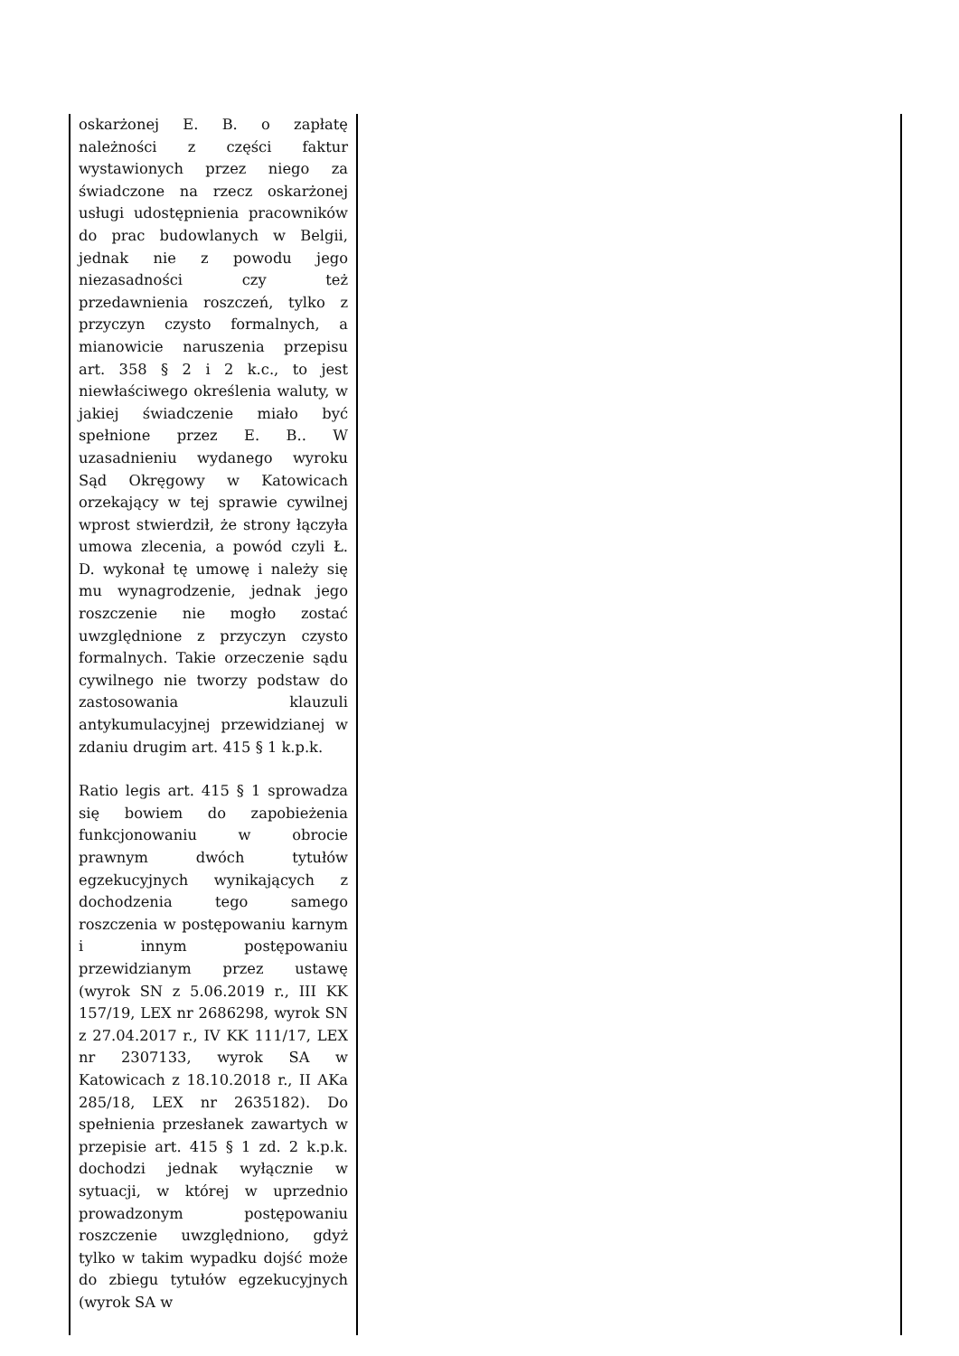| oskarżonej E. B. o zapłatę należności z części faktur wystawionych przez niego za świadczone na rzecz oskarżonej usługi udostępnienia pracowników do prac budowlanych w Belgii, jednak nie z powodu jego niezasadności czy też przedawnienia roszczeń, tylko z przyczyn czysto formalnych, a mianowicie naruszenia przepisu art. 358 § 2 i 2 k.c., to jest niewłaściwego określenia waluty, w jakiej świadczenie miało być spełnione przez E. B.. W uzasadnieniu wydanego wyroku Sąd Okręgowy w Katowicach orzekający w tej sprawie cywilnej wprost stwierdził, że strony łączyła umowa zlecenia, a powód czyli Ł. D. wykonał tę umowę i należy się mu wynagrodzenie, jednak jego roszczenie nie mogło zostać uwzględnione z przyczyn czysto formalnych. Takie orzeczenie sądu cywilnego nie tworzy podstaw do zastosowania klauzuli antykumulacyjnej przewidzianej w zdaniu drugim art. 415 § 1 k.p.k. Ratio legis art. 415 § 1 sprowadza się bowiem do zapobieżenia funkcjonowaniu w obrocie prawnym dwóch tytułów egzekucyjnych wynikających z dochodzenia tego samego roszczenia w postępowaniu karnym i innym postępowaniu przewidzianym przez ustawę (wyrok SN z 5.06.2019 r., III KK 157/19, LEX nr 2686298, wyrok SN z 27.04.2017 r., IV KK 111/17, LEX nr 2307133, wyrok SA w Katowicach z 18.10.2018 r., II AKa 285/18, LEX nr 2635182). Do spełnienia przesłanek zawartych w przepisie art. 415 § 1 zd. 2 k.p.k. dochodzi jednak wyłącznie w sytuacji, w której w uprzednio prowadzonym postępowaniu roszczenie uwzględniono, gdyż tylko w takim wypadku dojść może do zbiegu tytułów egzekucyjnych (wyrok SA w | |